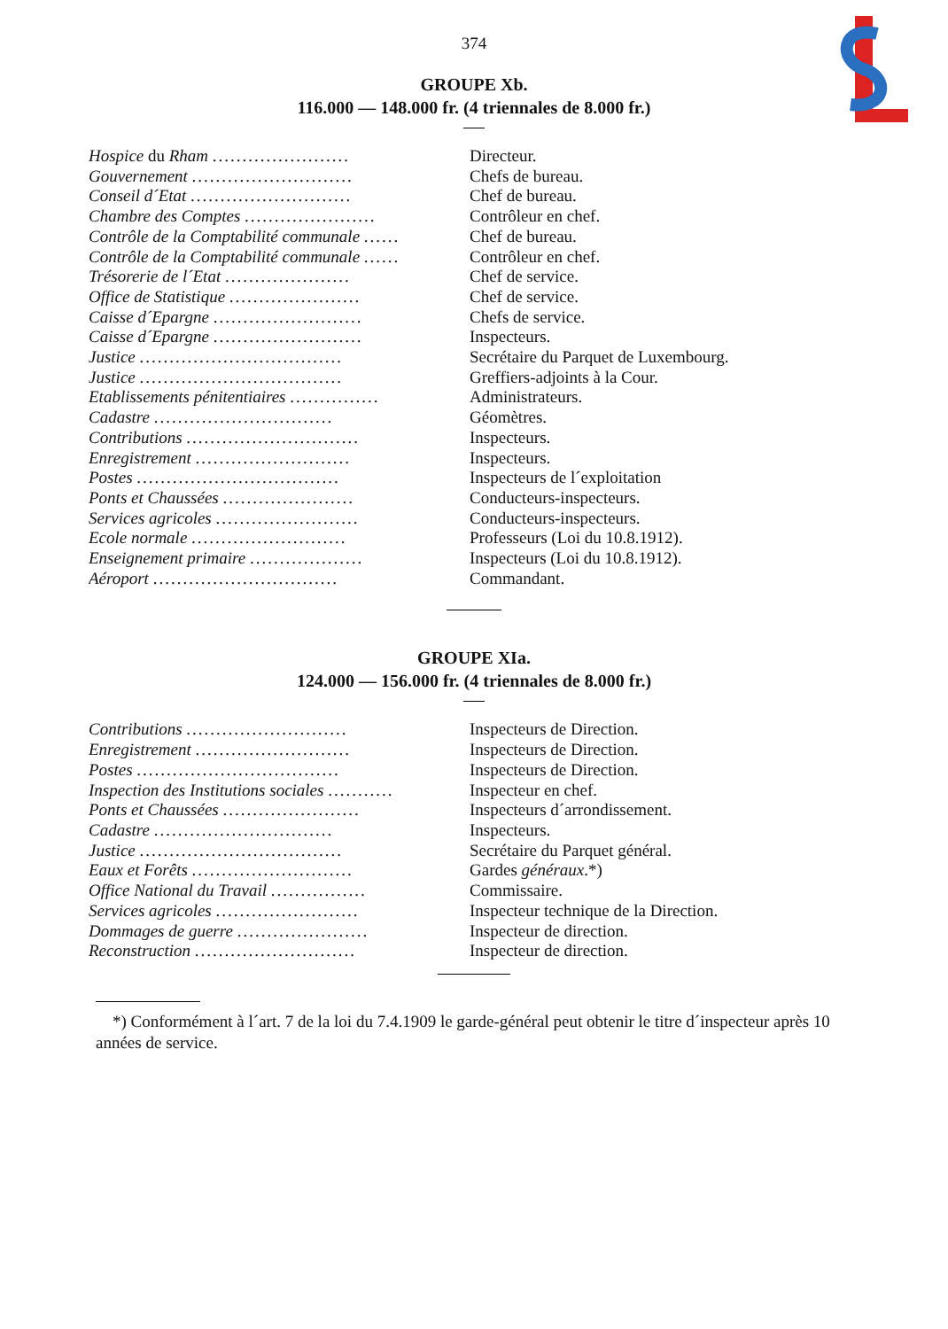374
GROUPE Xb.
116.000 — 148.000 fr. (4 triennales de 8.000 fr.)
| Hospice du Rham ....................... | Directeur. |
| Gouvernement ........................... | Chefs de bureau. |
| Conseil d´Etat ........................... | Chef de bureau. |
| Chambre des Comptes ...................... | Contrôleur en chef. |
| Contrôle de la Comptabilité communale ...... | Chef de bureau. |
| Contrôle de la Comptabilité communale ...... | Contrôleur en chef. |
| Trésorerie de l´Etat ..................... | Chef de service. |
| Office de Statistique ...................... | Chef de service. |
| Caisse d´Epargne ......................... | Chefs de service. |
| Caisse d´Epargne ......................... | Inspecteurs. |
| Justice .................................. | Secrétaire du Parquet de Luxembourg. |
| Justice .................................. | Greffiers-adjoints à la Cour. |
| Etablissements pénitentiaires ............... | Administrateurs. |
| Cadastre .............................. | Géomètres. |
| Contributions ............................. | Inspecteurs. |
| Enregistrement .......................... | Inspecteurs. |
| Postes .................................. | Inspecteurs de l´exploitation |
| Ponts et Chaussées ...................... | Conducteurs-inspecteurs. |
| Services agricoles ........................ | Conducteurs-inspecteurs. |
| Ecole normale .......................... | Professeurs (Loi du 10.8.1912). |
| Enseignement primaire ................... | Inspecteurs (Loi du 10.8.1912). |
| Aéroport ............................... | Commandant. |
GROUPE XIa.
124.000 — 156.000 fr. (4 triennales de 8.000 fr.)
| Contributions ........................... | Inspecteurs de Direction. |
| Enregistrement .......................... | Inspecteurs de Direction. |
| Postes .................................. | Inspecteurs de Direction. |
| Inspection des Institutions sociales ........... | Inspecteur en chef. |
| Ponts et Chaussées ....................... | Inspecteurs d´arrondissement. |
| Cadastre .............................. | Inspecteurs. |
| Justice .................................. | Secrétaire du Parquet général. |
| Eaux et Forêts ........................... | Gardes généraux .*) |
| Office National du Travail ................ | Commissaire. |
| Services agricoles ........................ | Inspecteur technique de la Direction. |
| Dommages de guerre ...................... | Inspecteur de direction. |
| Reconstruction ........................... | Inspecteur de direction. |
*) Conformément à l´art. 7 de la loi du 7.4.1909 le garde-général peut obtenir le titre d´inspecteur après 10 années de service.